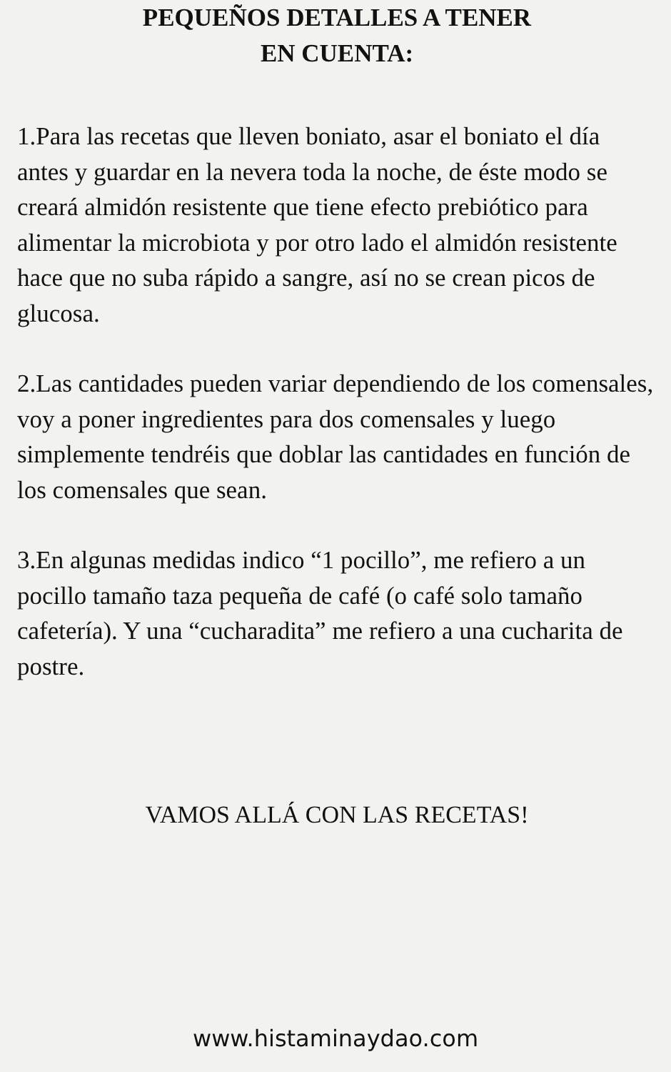PEQUEÑOS DETALLES A TENER
EN CUENTA:
1.Para las recetas que lleven boniato, asar el boniato el día antes y guardar en la nevera toda la noche, de éste modo se creará almidón resistente que tiene efecto prebiótico para alimentar la microbiota y por otro lado el almidón resistente hace que no suba rápido a sangre, así no se crean picos de glucosa.
2.Las cantidades pueden variar dependiendo de los comensales, voy a poner ingredientes para dos comensales y luego simplemente tendréis que doblar las cantidades en función de los comensales que sean.
3.En algunas medidas indico “1 pocillo”, me refiero a un pocillo tamaño taza pequeña de café (o café solo tamaño cafetería). Y una “cucharadita” me refiero a una cucharita de postre.
VAMOS ALLÁ CON LAS RECETAS!
www.histaminaydao.com